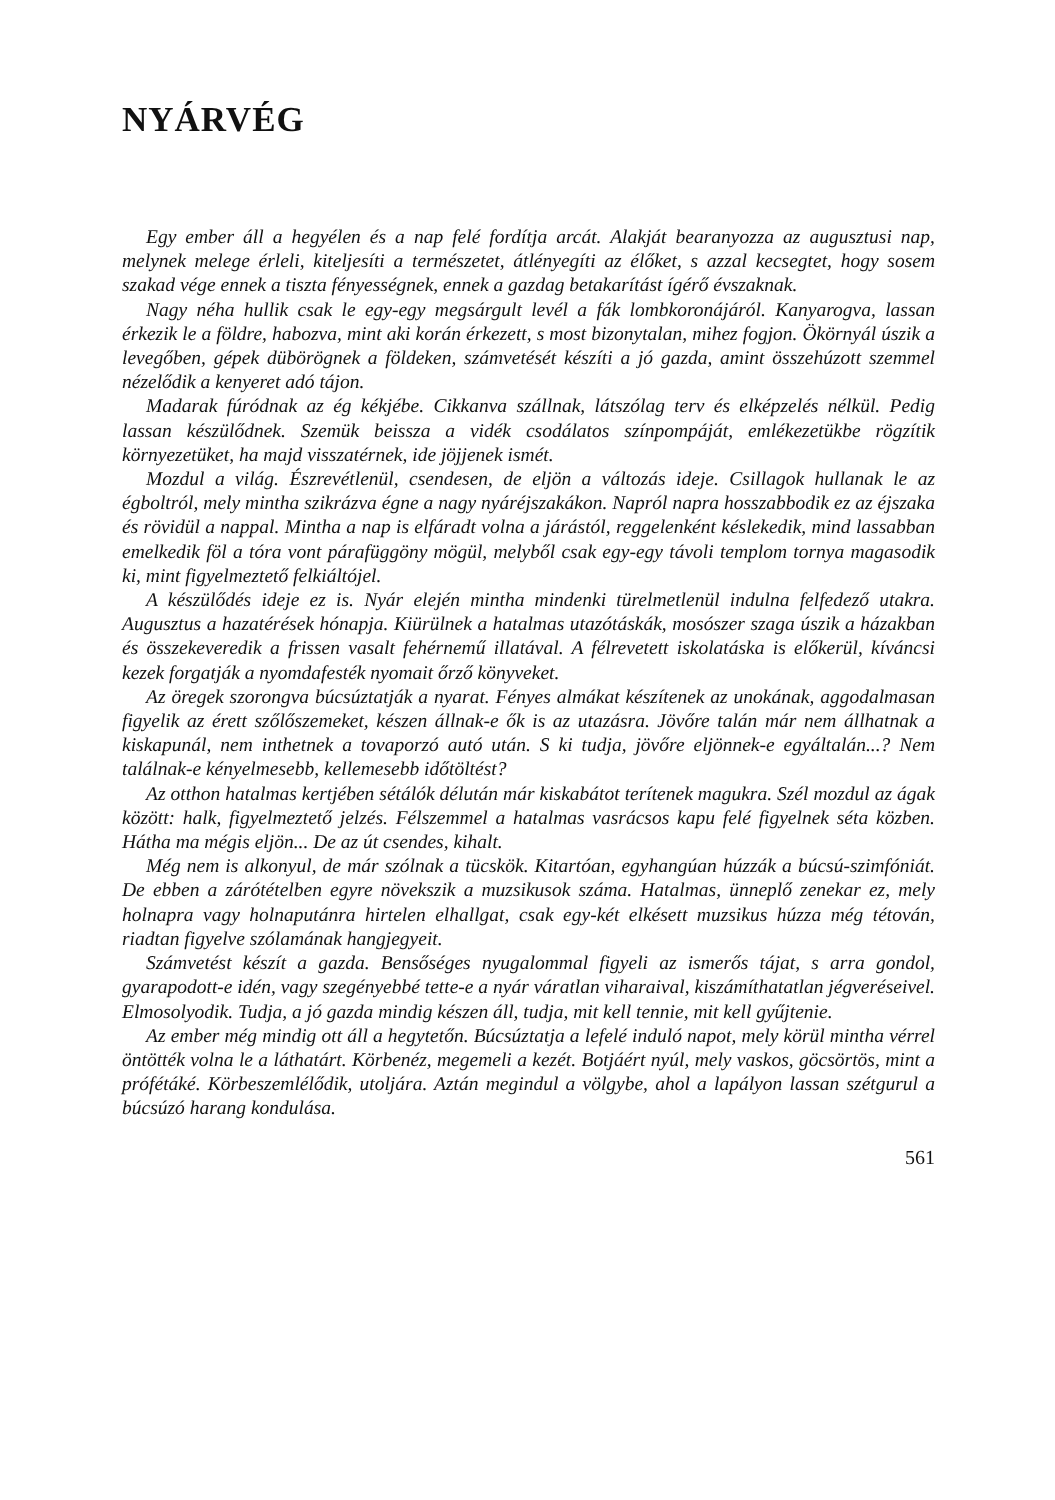NYÁRVÉG
Egy ember áll a hegyélen és a nap felé fordítja arcát. Alakját bearanyozza az augusztusi nap, melynek melege érleli, kiteljesíti a természetet, átlényegíti az élőket, s azzal kecsegtet, hogy sosem szakad vége ennek a tiszta fényességnek, ennek a gazdag betakarítást ígérő évszaknak.
Nagy néha hullik csak le egy-egy megsárgult levél a fák lombkoronájáról. Kanyarogva, lassan érkezik le a földre, habozva, mint aki korán érkezett, s most bizonytalan, mihez fogjon. Ökörnyál úszik a levegőben, gépek dübörögnek a földeken, számvetését készíti a jó gazda, amint összehúzott szemmel nézelődik a kenyeret adó tájon.
Madarak fúródnak az ég kékjébe. Cikkanva szállnak, látszólag terv és elképzelés nélkül. Pedig lassan készülődnek. Szemük beissza a vidék csodálatos színpompáját, emlékezetükbe rögzítik környezetüket, ha majd visszatérnek, ide jöjjenek ismét.
Mozdul a világ. Észrevétlenül, csendesen, de eljön a változás ideje. Csillagok hullanak le az égboltról, mely mintha szikrázva égne a nagy nyáréjszakákon. Napról napra hosszabbodik ez az éjszaka és rövidül a nappal. Mintha a nap is elfáradt volna a járástól, reggelenként késlekedik, mind lassabban emelkedik föl a tóra vont párafüggöny mögül, melyből csak egy-egy távoli templom tornya magasodik ki, mint figyelmeztető felkiáltójel.
A készülődés ideje ez is. Nyár elején mintha mindenki türelmetlenül indulna felfedező utakra. Augusztus a hazatérések hónapja. Kiürülnek a hatalmas utazótáskák, mosószer szaga úszik a házakban és összekeveredik a frissen vasalt fehérnemű illatával. A félrevetett iskolatáska is előkerül, kíváncsi kezek forgatják a nyomdafesték nyomait őrző könyveket.
Az öregek szorongva búcsúztatják a nyarat. Fényes almákat készítenek az unokának, aggodalmasan figyelik az érett szőlőszemeket, készen állnak-e ők is az utazásra. Jövőre talán már nem állhatnak a kiskapunál, nem inthetnek a tovaporzó autó után. S ki tudja, jövőre eljönnek-e egyáltalán...? Nem találnak-e kényelmesebb, kellemesebb időtöltést?
Az otthon hatalmas kertjében sétálók délután már kiskabátot terítenek magukra. Szél mozdul az ágak között: halk, figyelmeztető jelzés. Félszemmel a hatalmas vasrácsos kapu felé figyelnek séta közben. Hátha ma mégis eljön... De az út csendes, kihalt.
Még nem is alkonyul, de már szólnak a tücskök. Kitartóan, egyhangúan húzzák a búcsú-szimfóniát. De ebben a zárótételben egyre növekszik a muzsikusok száma. Hatalmas, ünneplő zenekar ez, mely holnapra vagy holnaputánra hirtelen elhallgat, csak egy-két elkésett muzsikus húzza még tétován, riadtan figyelve szólamának hangjegyeit.
Számvetést készít a gazda. Bensőséges nyugalommal figyeli az ismerős tájat, s arra gondol, gyarapodott-e idén, vagy szegényebbé tette-e a nyár váratlan viharaival, kiszámíthatatlan jégveréseivel. Elmosolyodik. Tudja, a jó gazda mindig készen áll, tudja, mit kell tennie, mit kell gyűjtenie.
Az ember még mindig ott áll a hegytetőn. Búcsúztatja a lefelé induló napot, mely körül mintha vérrel öntötték volna le a láthatárt. Körbenéz, megemeli a kezét. Botjáért nyúl, mely vaskos, göcsörtös, mint a prófétáké. Körbeszemlélődik, utoljára. Aztán megindul a völgybe, ahol a lapályon lassan szétgurul a búcsúzó harang kondulása.
561